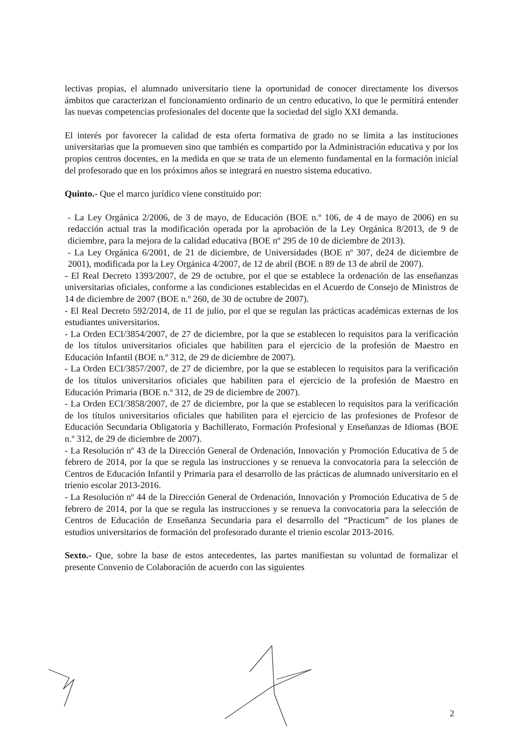lectivas propias, el alumnado universitario tiene la oportunidad de conocer directamente los diversos ámbitos que caracterizan el funcionamiento ordinario de un centro educativo, lo que le permitirá entender las nuevas competencias profesionales del docente que la sociedad del siglo XXI demanda.
El interés por favorecer la calidad de esta oferta formativa de grado no se limita a las instituciones universitarias que la promueven sino que también es compartido por la Administración educativa y por los propios centros docentes, en la medida en que se trata de un elemento fundamental en la formación inicial del profesorado que en los próximos años se integrará en nuestro sistema educativo.
Quinto.- Que el marco jurídico viene constituido por:
- La Ley Orgánica 2/2006, de 3 de mayo, de Educación (BOE n.º 106, de 4 de mayo de 2006) en su redacción actual tras la modificación operada por la aprobación de la Ley Orgánica 8/2013, de 9 de diciembre, para la mejora de la calidad educativa (BOE nº 295 de 10 de diciembre de 2013).
- La Ley Orgánica 6/2001, de 21 de diciembre, de Universidades (BOE nº 307, de24 de diciembre de 2001), modificada por la Ley Orgánica 4/2007, de 12 de abril (BOE n 89 de 13 de abril de 2007).
- El Real Decreto 1393/2007, de 29 de octubre, por el que se establece la ordenación de las enseñanzas universitarias oficiales, conforme a las condiciones establecidas en el Acuerdo de Consejo de Ministros de 14 de diciembre de 2007 (BOE n.º 260, de 30 de octubre de 2007).
- El Real Decreto 592/2014, de 11 de julio, por el que se regulan las prácticas académicas externas de los estudiantes universitarios.
- La Orden ECI/3854/2007, de 27 de diciembre, por la que se establecen lo requisitos para la verificación de los títulos universitarios oficiales que habiliten para el ejercicio de la profesión de Maestro en Educación Infantil (BOE n.º 312, de 29 de diciembre de 2007).
- La Orden ECI/3857/2007, de 27 de diciembre, por la que se establecen lo requisitos para la verificación de los títulos universitarios oficiales que habiliten para el ejercicio de la profesión de Maestro en Educación Primaria (BOE n.º 312, de 29 de diciembre de 2007).
- La Orden ECI/3858/2007, de 27 de diciembre, por la que se establecen lo requisitos para la verificación de los títulos universitarios oficiales que habiliten para el ejercicio de las profesiones de Profesor de Educación Secundaria Obligatoria y Bachillerato, Formación Profesional y Enseñanzas de Idiomas (BOE n.º 312, de 29 de diciembre de 2007).
- La Resolución nº 43 de la Dirección General de Ordenación, Innovación y Promoción Educativa de 5 de febrero de 2014, por la que se regula las instrucciones y se renueva la convocatoria para la selección de Centros de Educación Infantil y Primaria para el desarrollo de las prácticas de alumnado universitario en el trienio escolar 2013-2016.
- La Resolución nº 44 de la Dirección General de Ordenación, Innovación y Promoción Educativa de 5 de febrero de 2014, por la que se regula las instrucciones y se renueva la convocatoria para la selección de Centros de Educación de Enseñanza Secundaria para el desarrollo del “Practicum” de los planes de estudios universitarios de formación del profesorado durante el trienio escolar 2013-2016.
Sexto.- Que, sobre la base de estos antecedentes, las partes manifiestan su voluntad de formalizar el presente Convenio de Colaboración de acuerdo con las siguientes
2